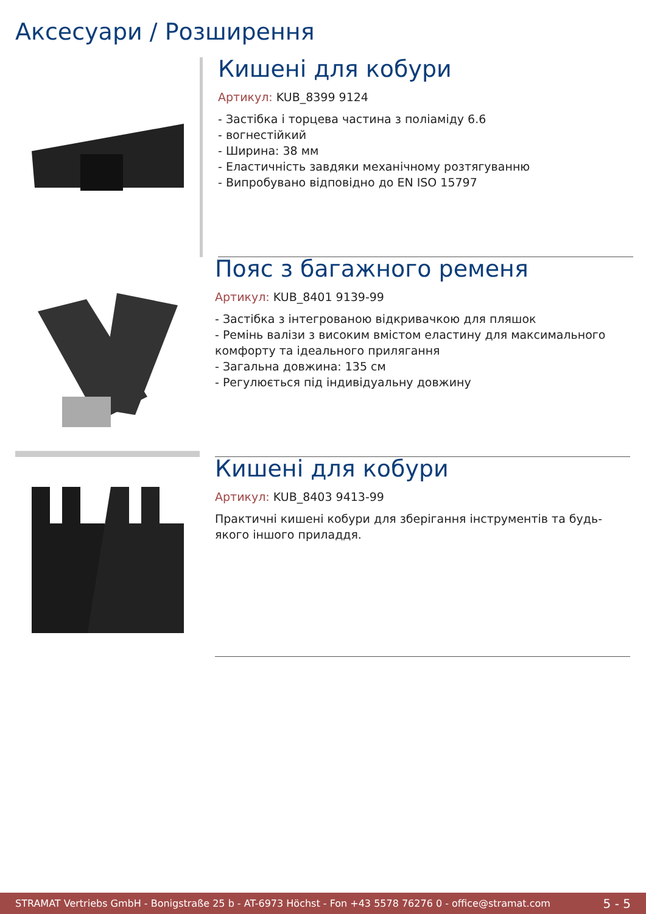Аксесуари / Розширення
Кишені для кобури
Артикул: KUB_8399 9124
- Застібка і торцева частина з поліаміду 6.6
- вогнестійкий
- Ширина: 38 мм
- Еластичність завдяки механічному розтягуванню
- Випробувано відповідно до EN ISO 15797
Пояс з багажного ременя
Артикул: KUB_8401 9139-99
- Застібка з інтегрованою відкривачкою для пляшок
- Ремінь валізи з високим вмістом еластину для максимального комфорту та ідеального прилягання
- Загальна довжина: 135 см
- Регулюється під індивідуальну довжину
Кишені для кобури
Артикул: KUB_8403 9413-99
Практичні кишені кобури для зберігання інструментів та будь-якого іншого приладдя.
STRAMAT Vertriebs GmbH - Bonigstraße 25 b - AT-6973 Höchst - Fon +43 5578 76276 0 - office@stramat.com 5 - 5